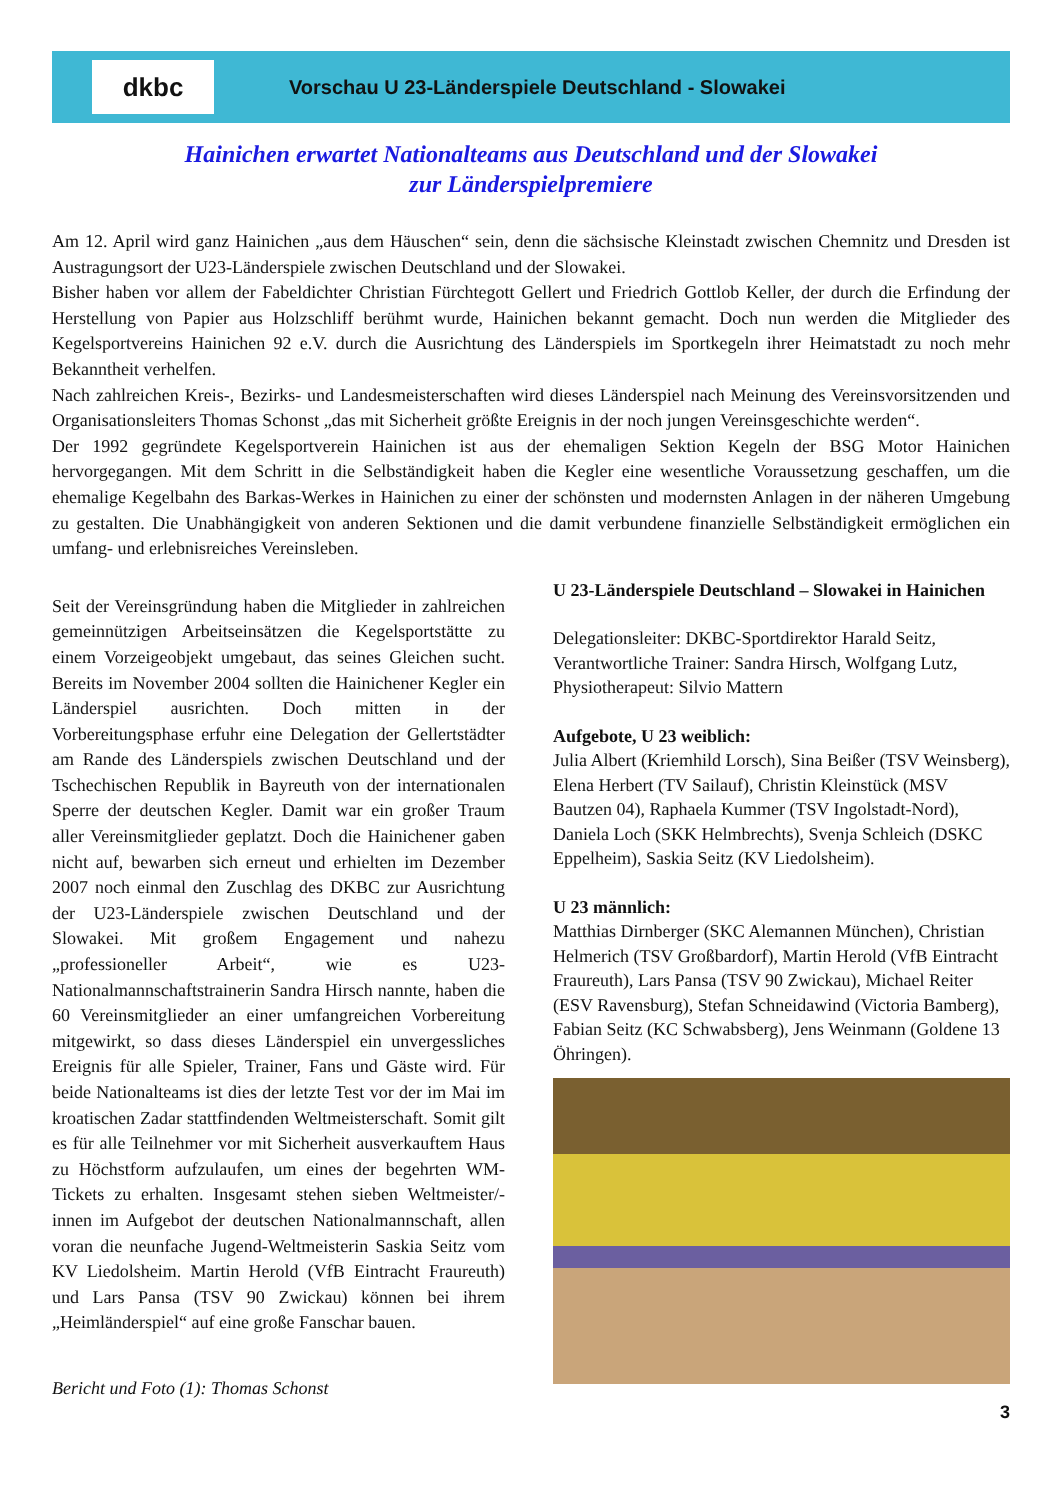dkbc
Vorschau U 23-Länderspiele Deutschland - Slowakei
Hainichen erwartet Nationalteams aus Deutschland und der Slowakei
zur Länderspielpremiere
Am 12. April wird ganz Hainichen „aus dem Häuschen“ sein, denn die sächsische Kleinstadt zwischen Chemnitz und Dresden ist Austragungsort der U23-Länderspiele zwischen Deutschland und der Slowakei.
Bisher haben vor allem der Fabeldichter Christian Fürchtegott Gellert und Friedrich Gottlob Keller, der durch die Erfindung der Herstellung von Papier aus Holzschliff berühmt wurde, Hainichen bekannt gemacht. Doch nun werden die Mitglieder des Kegelsportvereins Hainichen 92 e.V. durch die Ausrichtung des Länderspiels im Sportkegeln ihrer Heimatstadt zu noch mehr Bekanntheit verhelfen.
Nach zahlreichen Kreis-, Bezirks- und Landesmeisterschaften wird dieses Länderspiel nach Meinung des Vereinsvorsitzenden und Organisationsleiters Thomas Schonst „das mit Sicherheit größte Ereignis in der noch jungen Vereinsgeschichte werden“.
Der 1992 gegründete Kegelsportverein Hainichen ist aus der ehemaligen Sektion Kegeln der BSG Motor Hainichen hervorgegangen. Mit dem Schritt in die Selbständigkeit haben die Kegler eine wesentliche Voraussetzung geschaffen, um die ehemalige Kegelbahn des Barkas-Werkes in Hainichen zu einer der schönsten und modernsten Anlagen in der näheren Umgebung zu gestalten. Die Unabhängigkeit von anderen Sektionen und die damit verbundene finanzielle Selbständigkeit ermöglichen ein umfang- und erlebnisreiches Vereinsleben.
Seit der Vereinsgründung haben die Mitglieder in zahlreichen gemeinnützigen Arbeitseinsätzen die Kegelsportstätte zu einem Vorzeigeobjekt umgebaut, das seines Gleichen sucht. Bereits im November 2004 sollten die Hainichener Kegler ein Länderspiel ausrichten. Doch mitten in der Vorbereitungsphase erfuhr eine Delegation der Gellertstädter am Rande des Länderspiels zwischen Deutschland und der Tschechischen Republik in Bayreuth von der internationalen Sperre der deutschen Kegler. Damit war ein großer Traum aller Vereinsmitglieder geplatzt. Doch die Hainichener gaben nicht auf, bewarben sich erneut und erhielten im Dezember 2007 noch einmal den Zuschlag des DKBC zur Ausrichtung der U23-Länderspiele zwischen Deutschland und der Slowakei. Mit großem Engagement und nahezu „professioneller Arbeit“, wie es U23-Nationalmannschaftstrainerin Sandra Hirsch nannte, haben die 60 Vereinsmitglieder an einer umfangreichen Vorbereitung mitgewirkt, so dass dieses Länderspiel ein unvergessliches Ereignis für alle Spieler, Trainer, Fans und Gäste wird. Für beide Nationalteams ist dies der letzte Test vor der im Mai im kroatischen Zadar stattfindenden Weltmeisterschaft. Somit gilt es für alle Teilnehmer vor mit Sicherheit ausverkauftem Haus zu Höchstform aufzulaufen, um eines der begehrten WM-Tickets zu erhalten. Insgesamt stehen sieben Weltmeister/-innen im Aufgebot der deutschen Nationalmannschaft, allen voran die neunfache Jugend-Weltmeisterin Saskia Seitz vom KV Liedolsheim. Martin Herold (VfB Eintracht Fraureuth) und Lars Pansa (TSV 90 Zwickau) können bei ihrem „Heimländerspiel“ auf eine große Fanschar bauen.
Bericht und Foto (1): Thomas Schonst
U 23-Länderspiele Deutschland – Slowakei in Hainichen
Delegationsleiter: DKBC-Sportdirektor Harald Seitz, Verantwortliche Trainer: Sandra Hirsch, Wolfgang Lutz, Physiotherapeut: Silvio Mattern
Aufgebote, U 23 weiblich:
Julia Albert (Kriemhild Lorsch), Sina Beißer (TSV Weinsberg), Elena Herbert (TV Sailauf), Christin Kleinstück (MSV Bautzen 04), Raphaela Kummer (TSV Ingolstadt-Nord), Daniela Loch (SKK Helmbrechts), Svenja Schleich (DSKC Eppelheim), Saskia Seitz (KV Liedolsheim).
U 23 männlich:
Matthias Dirnberger (SKC Alemannen München), Christian Helmerich (TSV Großbardorf), Martin Herold (VfB Eintracht Fraureuth), Lars Pansa (TSV 90 Zwickau), Michael Reiter (ESV Ravensburg), Stefan Schneidawind (Victoria Bamberg), Fabian Seitz (KC Schwabsberg), Jens Weinmann (Goldene 13 Öhringen).
3